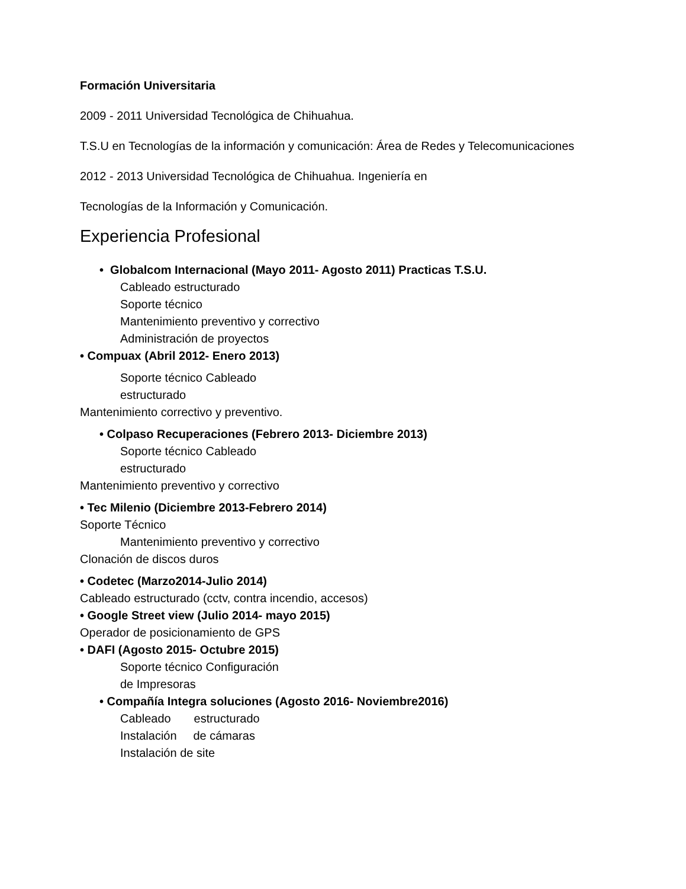Formación Universitaria
2009 - 2011 Universidad Tecnológica de Chihuahua.
T.S.U en Tecnologías de la información y comunicación: Área de Redes y Telecomunicaciones
2012 - 2013 Universidad Tecnológica de Chihuahua. Ingeniería en
Tecnologías de la Información y Comunicación.
Experiencia Profesional
• Globalcom Internacional (Mayo 2011- Agosto 2011) Practicas T.S.U.
Cableado estructurado
Soporte técnico
Mantenimiento preventivo y correctivo
Administración de proyectos
• Compuax (Abril 2012- Enero 2013)
Soporte técnico Cableado
estructurado
Mantenimiento correctivo y preventivo.
• Colpaso Recuperaciones (Febrero 2013- Diciembre 2013)
Soporte técnico Cableado
estructurado
Mantenimiento preventivo y correctivo
• Tec Milenio (Diciembre 2013-Febrero 2014)
Soporte Técnico
Mantenimiento preventivo y correctivo
Clonación de discos duros
• Codetec (Marzo2014-Julio 2014)
Cableado estructurado (cctv, contra incendio, accesos)
• Google Street view (Julio 2014- mayo 2015)
Operador de posicionamiento de GPS
• DAFI (Agosto 2015- Octubre 2015)
Soporte técnico Configuración
de Impresoras
• Compañía Integra soluciones (Agosto 2016- Noviembre2016)
Cableado estructurado
Instalación de cámaras
Instalación de site